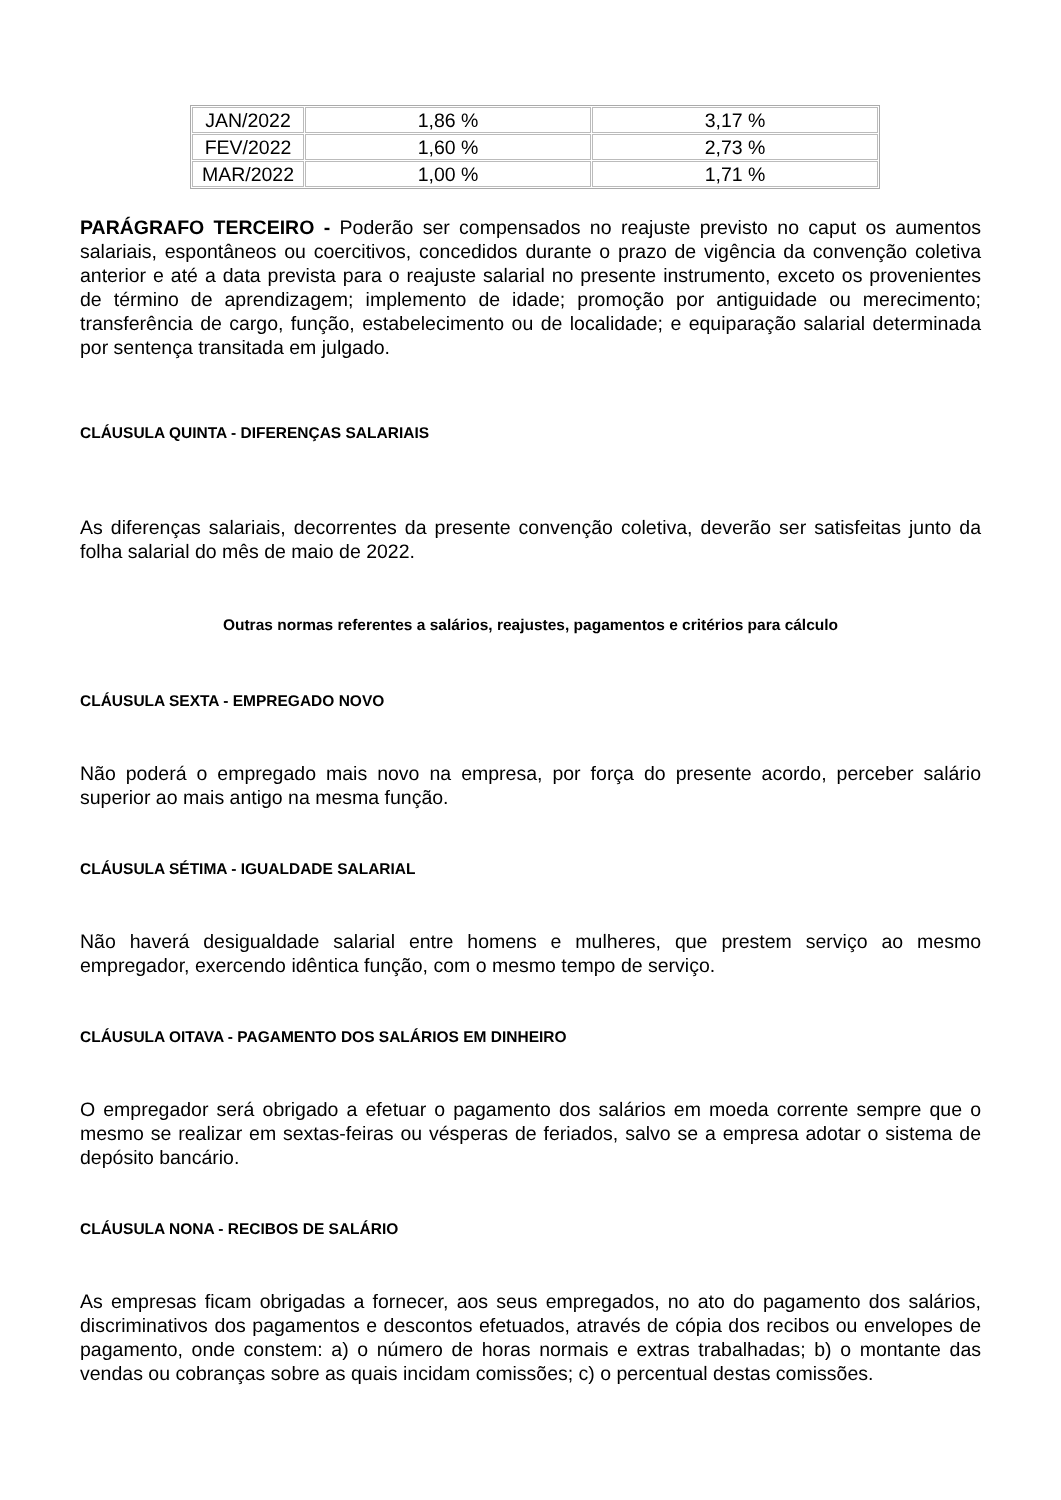| JAN/2022 | 1,86 % | 3,17 % |
| FEV/2022 | 1,60 % | 2,73 % |
| MAR/2022 | 1,00 % | 1,71 % |
PARÁGRAFO TERCEIRO - Poderão ser compensados no reajuste previsto no caput os aumentos salariais, espontâneos ou coercitivos, concedidos durante o prazo de vigência da convenção coletiva anterior e até a data prevista para o reajuste salarial no presente instrumento, exceto os provenientes de término de aprendizagem; implemento de idade; promoção por antiguidade ou merecimento; transferência de cargo, função, estabelecimento ou de localidade; e equiparação salarial determinada por sentença transitada em julgado.
CLÁUSULA QUINTA - DIFERENÇAS SALARIAIS
As diferenças salariais, decorrentes da presente convenção coletiva, deverão ser satisfeitas junto da folha salarial do mês de maio de 2022.
Outras normas referentes a salários, reajustes, pagamentos e critérios para cálculo
CLÁUSULA SEXTA - EMPREGADO NOVO
Não poderá o empregado mais novo na empresa, por força do presente acordo, perceber salário superior ao mais antigo na mesma função.
CLÁUSULA SÉTIMA - IGUALDADE SALARIAL
Não haverá desigualdade salarial entre homens e mulheres, que prestem serviço ao mesmo empregador, exercendo idêntica função, com o mesmo tempo de serviço.
CLÁUSULA OITAVA - PAGAMENTO DOS SALÁRIOS EM DINHEIRO
O empregador será obrigado a efetuar o pagamento dos salários em moeda corrente sempre que o mesmo se realizar em sextas-feiras ou vésperas de feriados, salvo se a empresa adotar o sistema de depósito bancário.
CLÁUSULA NONA - RECIBOS DE SALÁRIO
As empresas ficam obrigadas a fornecer, aos seus empregados, no ato do pagamento dos salários, discriminativos dos pagamentos e descontos efetuados, através de cópia dos recibos ou envelopes de pagamento, onde constem: a) o número de horas normais e extras trabalhadas; b) o montante das vendas ou cobranças sobre as quais incidam comissões; c) o percentual destas comissões.